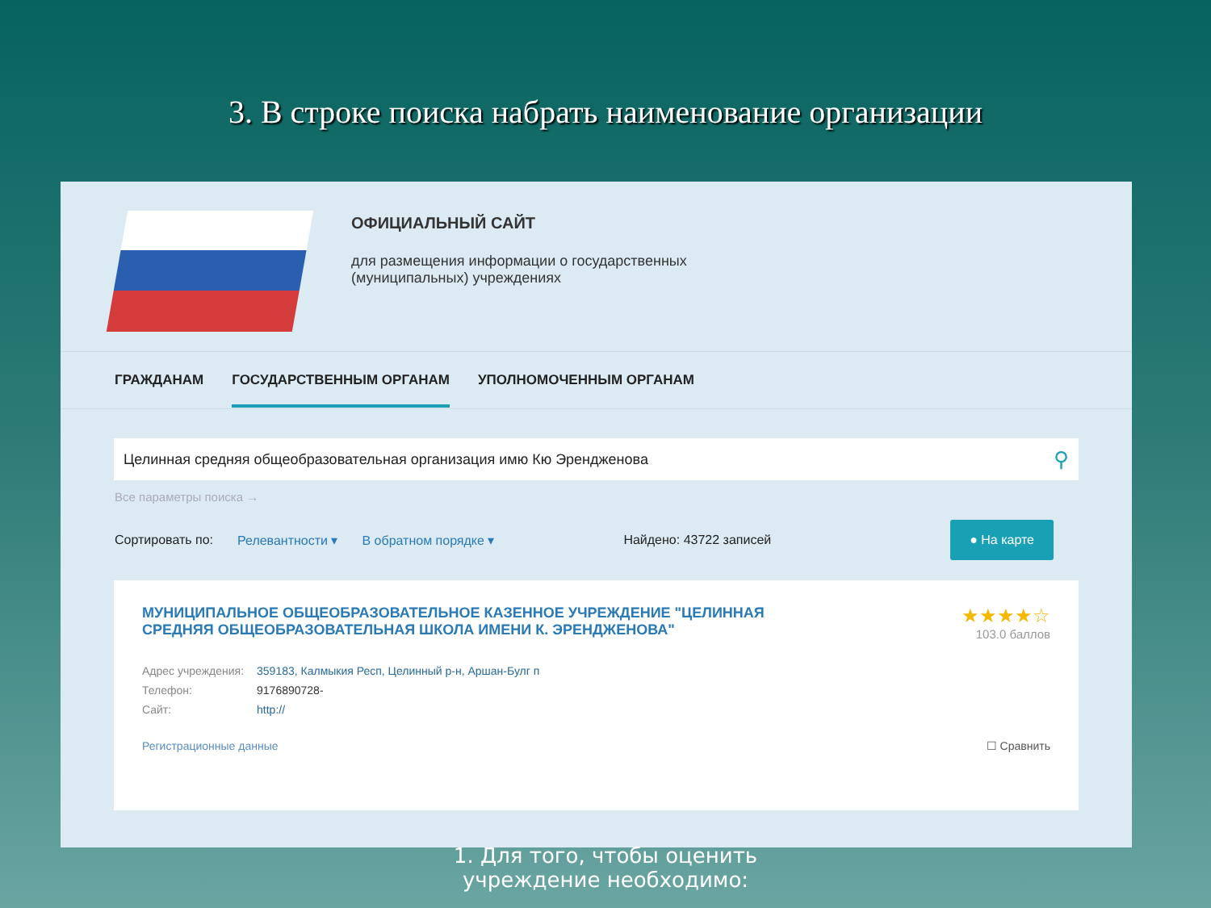3. В строке поиска набрать наименование организации
ОФИЦИАЛЬНЫЙ САЙТ
для размещения информации о государственных
(муниципальных) учреждениях
ГРАЖДАНАМ ГОСУДАРСТВЕННЫМ ОРГАНАМ УПОЛНОМОЧЕННЫМ ОРГАНАМ
Целинная средняя общеобразовательная организация имю Кю Эрендженова ⚲
Все параметры поиска →
Сортировать по: Релевантности ▾ В обратном порядке ▾ Найдено: 43722 записей ● На карте
МУНИЦИПАЛЬНОЕ ОБЩЕОБРАЗОВАТЕЛЬНОЕ КАЗЕННОЕ УЧРЕЖДЕНИЕ "ЦЕЛИННАЯ СРЕДНЯЯ ОБЩЕОБРАЗОВАТЕЛЬНАЯ ШКОЛА ИМЕНИ К. ЭРЕНДЖЕНОВА"
★★★★☆
103.0 баллов
| Адрес учреждения: | 359183, Калмыкия Респ, Целинный р-н, Аршан-Булг п |
| Телефон: | 9176890728- |
| Сайт: | http:// |
Регистрационные данные ☐ Сравнить
1. Для того, чтобы оценить
учреждение необходимо: